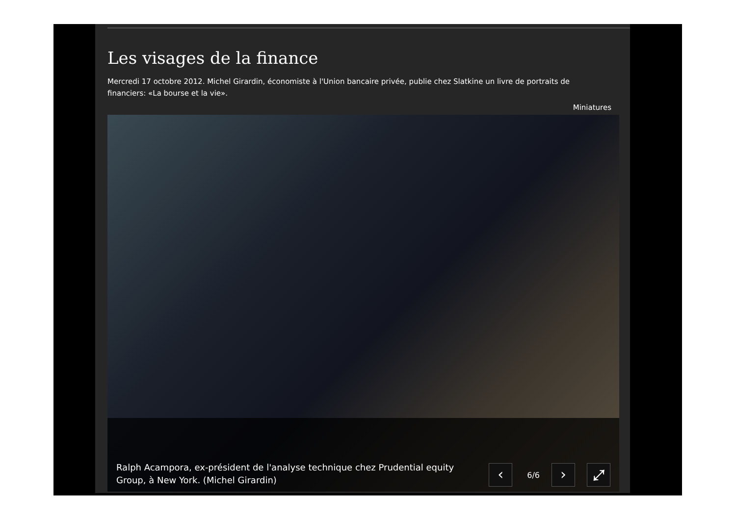Les visages de la finance
Mercredi 17 octobre 2012. Michel Girardin, économiste à l'Union bancaire privée, publie chez Slatkine un livre de portraits de financiers: «La bourse et la vie».
Miniatures
Ralph Acampora, ex-président de l'analyse technique chez Prudential equity Group, à New York. (Michel Girardin)
‹
6/6
›
⤢